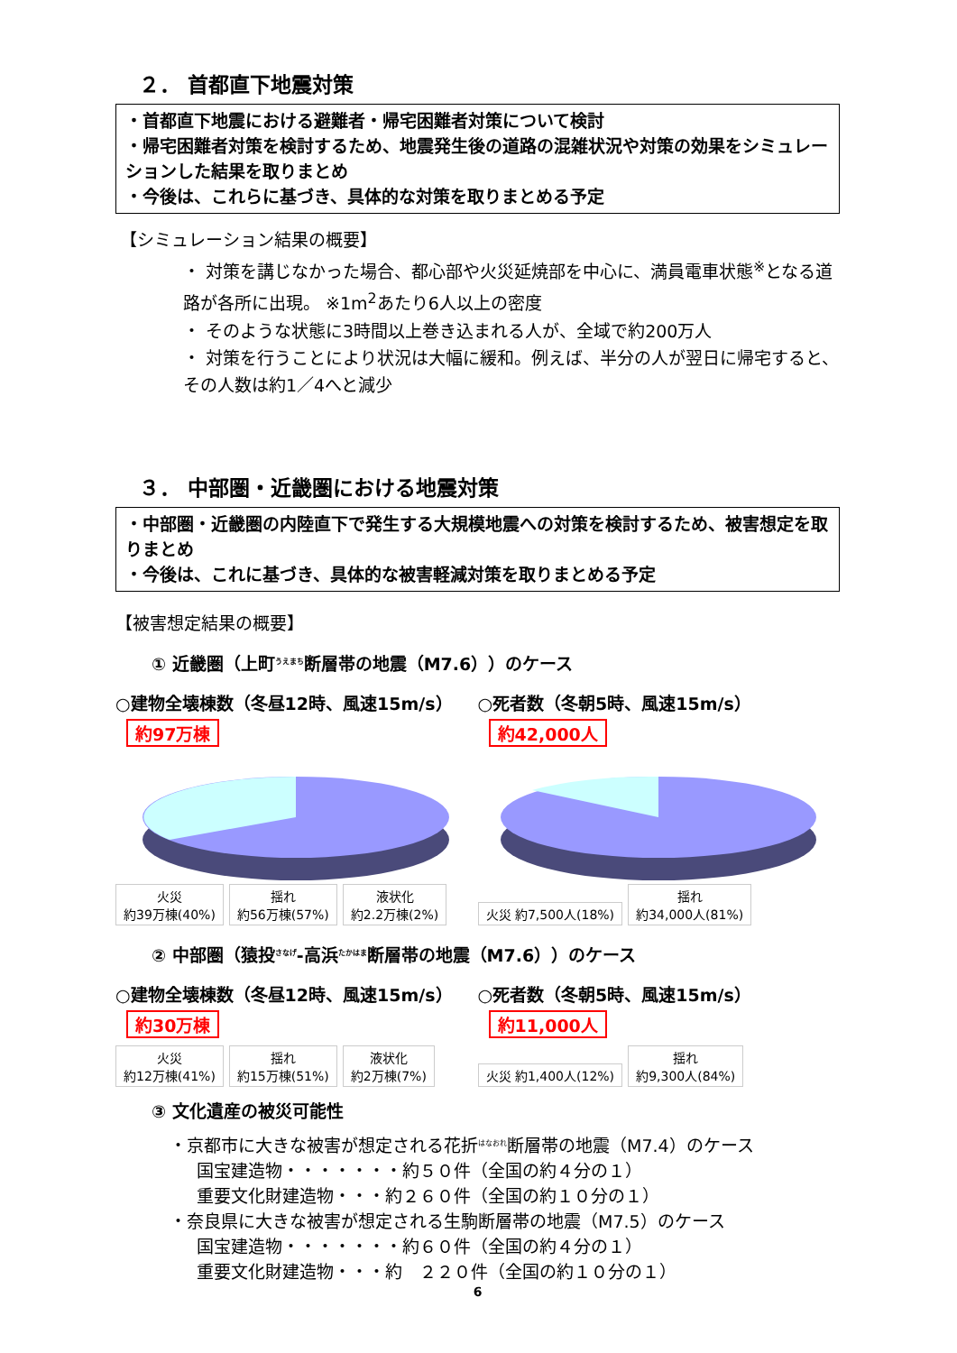２． 首都直下地震対策
・首都直下地震における避難者・帰宅困難者対策について検討
・帰宅困難者対策を検討するため、地震発生後の道路の混雑状況や対策の効果をシミュレーションした結果を取りまとめ
・今後は、これらに基づき、具体的な対策を取りまとめる予定
【シミュレーション結果の概要】
・ 対策を講じなかった場合、都心部や火災延焼部を中心に、満員電車状態<sup>※</sup>となる道路が各所に出現。 ※1m<sup>2</sup>あたり6人以上の密度
・ そのような状態に3時間以上巻き込まれる人が、全域で約200万人
・ 対策を行うことにより状況は大幅に緩和。例えば、半分の人が翌日に帰宅すると、その人数は約1／4へと減少
３． 中部圏・近畿圏における地震対策
・中部圏・近畿圏の内陸直下で発生する大規模地震への対策を検討するため、被害想定を取りまとめ
・今後は、これに基づき、具体的な被害軽減対策を取りまとめる予定
【被害想定結果の概要】
① 近畿圏（上町<sup>うえまち</sup>断層帯の地震（M7.6））のケース
○建物全壊棟数（冬昼12時、風速15m/s）
約97万棟
火災
約39万棟(40%) 揺れ
約56万棟(57%) 液状化
約2.2万棟(2%)
○死者数（冬朝5時、風速15m/s）
約42,000人
火災 約7,500人(18%) 揺れ
約34,000人(81%)
② 中部圏（猿投<sup>さなげ</sup>-高浜<sup>たかはま</sup>断層帯の地震（M7.6））のケース
○建物全壊棟数（冬昼12時、風速15m/s）
約30万棟
火災
約12万棟(41%) 揺れ
約15万棟(51%) 液状化
約2万棟(7%)
○死者数（冬朝5時、風速15m/s）
約11,000人
火災 約1,400人(12%) 揺れ
約9,300人(84%)
③ 文化遺産の被災可能性
・京都市に大きな被害が想定される花折<sup>はなおれ</sup>断層帯の地震（M7.4）のケース
国宝建造物・・・・・・・約５０件（全国の約４分の１）
重要文化財建造物・・・約２６０件（全国の約１０分の１）
・奈良県に大きな被害が想定される生駒断層帯の地震（M7.5）のケース
国宝建造物・・・・・・・約６０件（全国の約４分の１）
重要文化財建造物・・・約　２２０件（全国の約１０分の１）
6